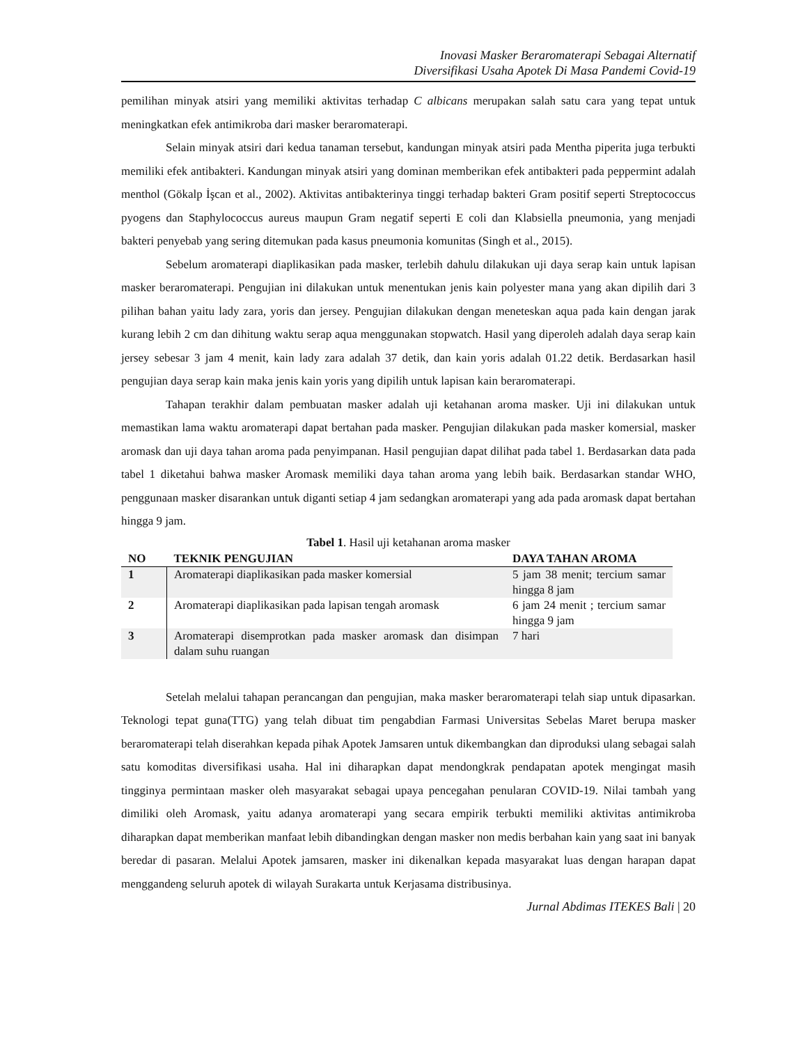Inovasi Masker Beraromaterapi Sebagai Alternatif
Diversifikasi Usaha Apotek Di Masa Pandemi Covid-19
pemilihan minyak atsiri yang memiliki aktivitas terhadap C albicans merupakan salah satu cara yang tepat untuk meningkatkan efek antimikroba dari masker beraromaterapi.
Selain minyak atsiri dari kedua tanaman tersebut, kandungan minyak atsiri pada Mentha piperita juga terbukti memiliki efek antibakteri. Kandungan minyak atsiri yang dominan memberikan efek antibakteri pada peppermint adalah menthol (Gökalp İşcan et al., 2002). Aktivitas antibakterinya tinggi terhadap bakteri Gram positif seperti Streptococcus pyogens dan Staphylococcus aureus maupun Gram negatif seperti E coli dan Klabsiella pneumonia, yang menjadi bakteri penyebab yang sering ditemukan pada kasus pneumonia komunitas (Singh et al., 2015).
Sebelum aromaterapi diaplikasikan pada masker, terlebih dahulu dilakukan uji daya serap kain untuk lapisan masker beraromaterapi. Pengujian ini dilakukan untuk menentukan jenis kain polyester mana yang akan dipilih dari 3 pilihan bahan yaitu lady zara, yoris dan jersey. Pengujian dilakukan dengan meneteskan aqua pada kain dengan jarak kurang lebih 2 cm dan dihitung waktu serap aqua menggunakan stopwatch. Hasil yang diperoleh adalah daya serap kain jersey sebesar 3 jam 4 menit, kain lady zara adalah 37 detik, dan kain yoris adalah 01.22 detik. Berdasarkan hasil pengujian daya serap kain maka jenis kain yoris yang dipilih untuk lapisan kain beraromaterapi.
Tahapan terakhir dalam pembuatan masker adalah uji ketahanan aroma masker. Uji ini dilakukan untuk memastikan lama waktu aromaterapi dapat bertahan pada masker. Pengujian dilakukan pada masker komersial, masker aromask dan uji daya tahan aroma pada penyimpanan. Hasil pengujian dapat dilihat pada tabel 1. Berdasarkan data pada tabel 1 diketahui bahwa masker Aromask memiliki daya tahan aroma yang lebih baik. Berdasarkan standar WHO, penggunaan masker disarankan untuk diganti setiap 4 jam sedangkan aromaterapi yang ada pada aromask dapat bertahan hingga 9 jam.
Tabel 1. Hasil uji ketahanan aroma masker
| NO | TEKNIK PENGUJIAN | DAYA TAHAN AROMA |
| --- | --- | --- |
| 1 | Aromaterapi diaplikasikan pada masker komersial | 5 jam 38 menit; tercium samar hingga 8 jam |
| 2 | Aromaterapi diaplikasikan pada lapisan tengah aromask | 6 jam 24 menit ; tercium samar hingga 9 jam |
| 3 | Aromaterapi disemprotkan pada masker aromask dan disimpan dalam suhu ruangan | 7 hari |
Setelah melalui tahapan perancangan dan pengujian, maka masker beraromaterapi telah siap untuk dipasarkan. Teknologi tepat guna(TTG) yang telah dibuat tim pengabdian Farmasi Universitas Sebelas Maret berupa masker beraromaterapi telah diserahkan kepada pihak Apotek Jamsaren untuk dikembangkan dan diproduksi ulang sebagai salah satu komoditas diversifikasi usaha. Hal ini diharapkan dapat mendongkrak pendapatan apotek mengingat masih tingginya permintaan masker oleh masyarakat sebagai upaya pencegahan penularan COVID-19. Nilai tambah yang dimiliki oleh Aromask, yaitu adanya aromaterapi yang secara empirik terbukti memiliki aktivitas antimikroba diharapkan dapat memberikan manfaat lebih dibandingkan dengan masker non medis berbahan kain yang saat ini banyak beredar di pasaran. Melalui Apotek jamsaren, masker ini dikenalkan kepada masyarakat luas dengan harapan dapat menggandeng seluruh apotek di wilayah Surakarta untuk Kerjasama distribusinya.
Jurnal Abdimas ITEKES Bali | 20